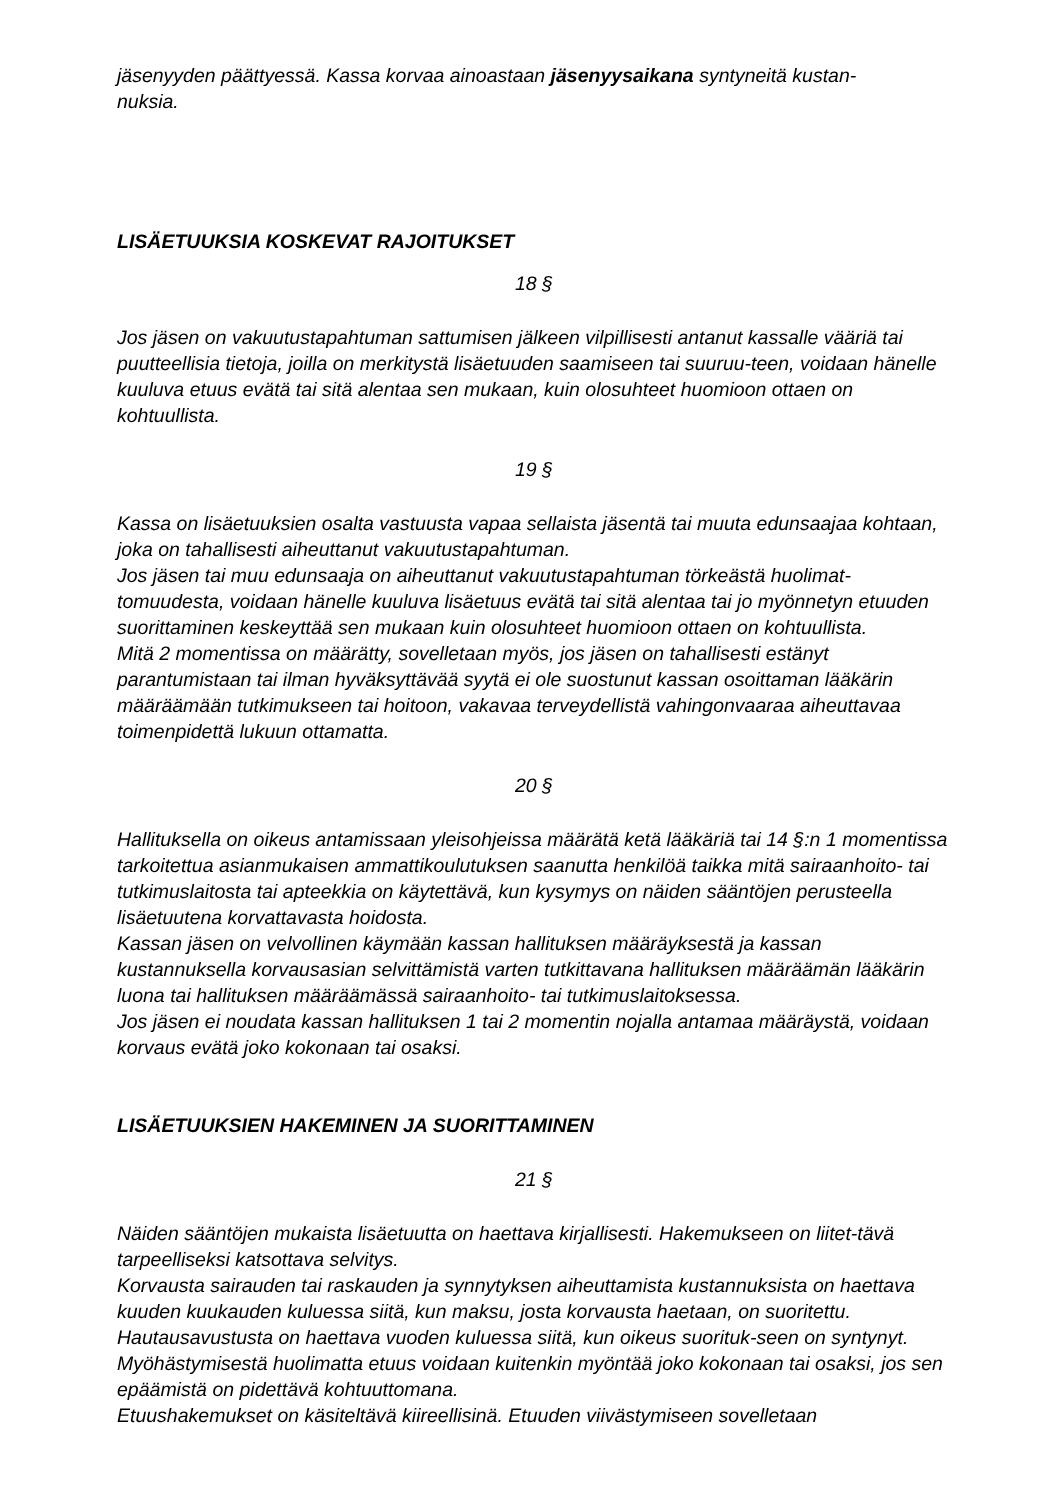jäsenyyden päättyessä. Kassa korvaa ainoastaan jäsenyysaikana syntyneitä kustan-
nuksia.
LISÄETUUKSIA KOSKEVAT RAJOITUKSET
18 §
Jos jäsen on vakuutustapahtuman sattumisen jälkeen vilpillisesti antanut kassalle vääriä tai puutteellisia tietoja, joilla on merkitystä lisäetuuden saamiseen tai suuruu-teen, voidaan hänelle kuuluva etuus evätä tai sitä alentaa sen mukaan, kuin olosuhteet huomioon ottaen on kohtuullista.
19 §
Kassa on lisäetuuksien osalta vastuusta vapaa sellaista jäsentä tai muuta edunsaajaa kohtaan, joka on tahallisesti aiheuttanut vakuutustapahtuman.
Jos jäsen tai muu edunsaaja on aiheuttanut vakuutustapahtuman törkeästä huolimat-tomuudesta, voidaan hänelle kuuluva lisäetuus evätä tai sitä alentaa tai jo myönnetyn etuuden suorittaminen keskeyttää sen mukaan kuin olosuhteet huomioon ottaen on kohtuullista.
Mitä 2 momentissa on määrätty, sovelletaan myös, jos jäsen on tahallisesti estänyt parantumistaan tai ilman hyväksyttävää syytä ei ole suostunut kassan osoittaman lääkärin määräämään tutkimukseen tai hoitoon, vakavaa terveydellistä vahingonvaaraa aiheuttavaa toimenpidettä lukuun ottamatta.
20 §
Hallituksella on oikeus antamissaan yleisohjeissa määrätä ketä lääkäriä tai 14 §:n 1 momentissa tarkoitettua asianmukaisen ammattikoulutuksen saanutta henkilöä taikka mitä sairaanhoito- tai tutkimuslaitosta tai apteekkia on käytettävä, kun kysymys on näiden sääntöjen perusteella lisäetuutena korvattavasta hoidosta.
Kassan jäsen on velvollinen käymään kassan hallituksen määräyksestä ja kassan kustannuksella korvausasian selvittämistä varten tutkittavana hallituksen määräämän lääkärin luona tai hallituksen määräämässä sairaanhoito- tai tutkimuslaitoksessa.
Jos jäsen ei noudata kassan hallituksen 1 tai 2 momentin nojalla antamaa määräystä, voidaan korvaus evätä joko kokonaan tai osaksi.
LISÄETUUKSIEN HAKEMINEN JA SUORITTAMINEN
21 §
Näiden sääntöjen mukaista lisäetuutta on haettava kirjallisesti. Hakemukseen on liitet-tävä tarpeelliseksi katsottava selvitys.
Korvausta sairauden tai raskauden ja synnytyksen aiheuttamista kustannuksista on haettava kuuden kuukauden kuluessa siitä, kun maksu, josta korvausta haetaan, on suoritettu. Hautausavustusta on haettava vuoden kuluessa siitä, kun oikeus suorituk-seen on syntynyt. Myöhästymisestä huolimatta etuus voidaan kuitenkin myöntää joko kokonaan tai osaksi, jos sen epäämistä on pidettävä kohtuuttomana.
Etuushakemukset on käsiteltävä kiireellisinä. Etuuden viivästymiseen sovelletaan